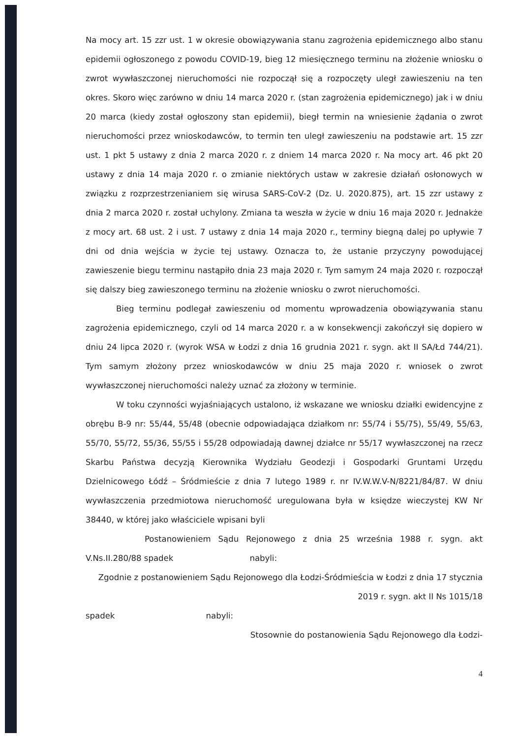Na mocy art. 15 zzr ust. 1 w okresie obowiązywania stanu zagrożenia epidemicznego albo stanu epidemii ogłoszonego z powodu COVID-19, bieg 12 miesięcznego terminu na złożenie wniosku o zwrot wywłaszczonej nieruchomości nie rozpoczął się a rozpoczęty uległ zawieszeniu na ten okres. Skoro więc zarówno w dniu 14 marca 2020 r. (stan zagrożenia epidemicznego) jak i w dniu 20 marca (kiedy został ogłoszony stan epidemii), biegł termin na wniesienie żądania o zwrot nieruchomości przez wnioskodawców, to termin ten uległ zawieszeniu na podstawie art. 15 zzr ust. 1 pkt 5 ustawy z dnia 2 marca 2020 r. z dniem 14 marca 2020 r. Na mocy art. 46 pkt 20 ustawy z dnia 14 maja 2020 r. o zmianie niektórych ustaw w zakresie działań osłonowych w związku z rozprzestrzenianiem się wirusa SARS-CoV-2 (Dz. U. 2020.875), art. 15 zzr ustawy z dnia 2 marca 2020 r. został uchylony. Zmiana ta weszła w życie w dniu 16 maja 2020 r. Jednakże z mocy art. 68 ust. 2 i ust. 7 ustawy z dnia 14 maja 2020 r., terminy biegną dalej po upływie 7 dni od dnia wejścia w życie tej ustawy. Oznacza to, że ustanie przyczyny powodującej zawieszenie biegu terminu nastąpiło dnia 23 maja 2020 r. Tym samym 24 maja 2020 r. rozpoczął się dalszy bieg zawieszonego terminu na złożenie wniosku o zwrot nieruchomości.
Bieg terminu podlegał zawieszeniu od momentu wprowadzenia obowiązywania stanu zagrożenia epidemicznego, czyli od 14 marca 2020 r. a w konsekwencji zakończył się dopiero w dniu 24 lipca 2020 r. (wyrok WSA w Łodzi z dnia 16 grudnia 2021 r. sygn. akt II SA/Łd 744/21). Tym samym złożony przez wnioskodawców w dniu 25 maja 2020 r. wniosek o zwrot wywłaszczonej nieruchomości należy uznać za złożony w terminie.
W toku czynności wyjaśniających ustalono, iż wskazane we wniosku działki ewidencyjne z obrębu B-9 nr: 55/44, 55/48 (obecnie odpowiadająca działkom nr: 55/74 i 55/75), 55/49, 55/63, 55/70, 55/72, 55/36, 55/55 i 55/28 odpowiadają dawnej działce nr 55/17 wywłaszczonej na rzecz Skarbu Państwa decyzją Kierownika Wydziału Geodezji i Gospodarki Gruntami Urzędu Dzielnicowego Łódź – Śródmieście z dnia 7 lutego 1989 r. nr IV.W.W.V-N/8221/84/87. W dniu wywłaszczenia przedmiotowa nieruchomość uregulowana była w księdze wieczystej KW Nr 38440, w której jako właściciele wpisani byli
Postanowieniem Sądu Rejonowego z dnia 25 września 1988 r. sygn. akt V.Ns.II.280/88 spadek nabyli:
Zgodnie z postanowieniem Sądu Rejonowego dla Łodzi-Śródmieścia w Łodzi z dnia 17 stycznia 2019 r. sygn. akt II Ns 1015/18
spadek nabyli:
Stosownie do postanowienia Sądu Rejonowego dla Łodzi-
4